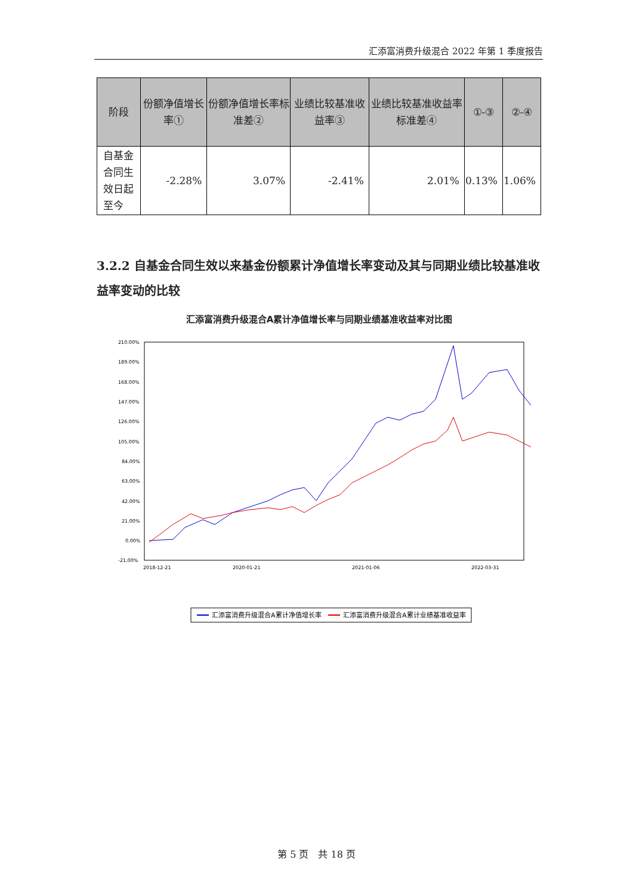汇添富消费升级混合 2022 年第 1 季度报告
| 阶段 | 份额净值增长率① | 份额净值增长率标准差② | 业绩比较基准收益率③ | 业绩比较基准收益率标准差④ | ①-③ | ②-④ |
| --- | --- | --- | --- | --- | --- | --- |
| 自基金合同生效日起至今 | -2.28% | 3.07% | -2.41% | 2.01% | 0.13% | 1.06% |
3.2.2 自基金合同生效以来基金份额累计净值增长率变动及其与同期业绩比较基准收益率变动的比较
汇添富消费升级混合A累计净值增长率与同期业绩基准收益率对比图
210.00%
189.00%
168.00%
147.00%
126.00%
105.00%
84.00%
63.00%
42.00%
21.00%
0.00%
-21.00%
.
汇添富消费升级混合A累计净值增长率
汇添富消费升级混合A累计业绩基准收益率
2018-12-21
2020-01-21
2021-01-06
2022-03-31
第 5 页　共 18 页